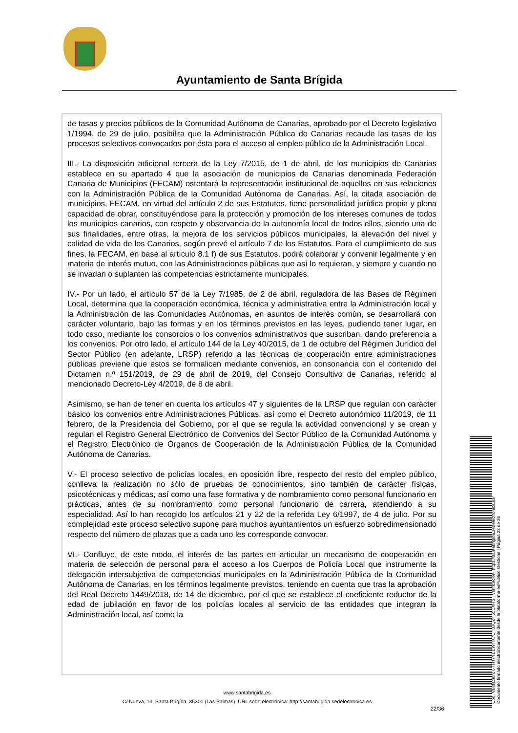Ayuntamiento de Santa Brígida
de tasas y precios públicos de la Comunidad Autónoma de Canarias, aprobado por el Decreto legislativo 1/1994, de 29 de julio, posibilita que la Administración Pública de Canarias recaude las tasas de los procesos selectivos convocados por ésta para el acceso al empleo público de la Administración Local.
III.- La disposición adicional tercera de la Ley 7/2015, de 1 de abril, de los municipios de Canarias establece en su apartado 4 que la asociación de municipios de Canarias denominada Federación Canaria de Municipios (FECAM) ostentará la representación institucional de aquellos en sus relaciones con la Administración Pública de la Comunidad Autónoma de Canarias. Así, la citada asociación de municipios, FECAM, en virtud del artículo 2 de sus Estatutos, tiene personalidad jurídica propia y plena capacidad de obrar, constituyéndose para la protección y promoción de los intereses comunes de todos los municipios canarios, con respeto y observancia de la autonomía local de todos ellos, siendo una de sus finalidades, entre otras, la mejora de los servicios públicos municipales, la elevación del nivel y calidad de vida de los Canarios, según prevé el artículo 7 de los Estatutos. Para el cumplimiento de sus fines, la FECAM, en base al artículo 8.1 f) de sus Estatutos, podrá colaborar y convenir legalmente y en materia de interés mutuo, con las Administraciones públicas que así lo requieran, y siempre y cuando no se invadan o suplanten las competencias estrictamente municipales.
IV.- Por un lado, el artículo 57 de la Ley 7/1985, de 2 de abril, reguladora de las Bases de Régimen Local, determina que la cooperación económica, técnica y administrativa entre la Administración local y la Administración de las Comunidades Autónomas, en asuntos de interés común, se desarrollará con carácter voluntario, bajo las formas y en los términos previstos en las leyes, pudiendo tener lugar, en todo caso, mediante los consorcios o los convenios administrativos que suscriban, dando preferencia a los convenios. Por otro lado, el artículo 144 de la Ley 40/2015, de 1 de octubre del Régimen Jurídico del Sector Público (en adelante, LRSP) referido a las técnicas de cooperación entre administraciones públicas previene que estos se formalicen mediante convenios, en consonancia con el contenido del Dictamen n.º 151/2019, de 29 de abril de 2019, del Consejo Consultivo de Canarias, referido al mencionado Decreto-Ley 4/2019, de 8 de abril.
Asimismo, se han de tener en cuenta los artículos 47 y siguientes de la LRSP que regulan con carácter básico los convenios entre Administraciones Públicas, así como el Decreto autonómico 11/2019, de 11 febrero, de la Presidencia del Gobierno, por el que se regula la actividad convencional y se crean y regulan el Registro General Electrónico de Convenios del Sector Público de la Comunidad Autónoma y el Registro Electrónico de Órganos de Cooperación de la Administración Pública de la Comunidad Autónoma de Canarias.
V.- El proceso selectivo de policías locales, en oposición libre, respecto del resto del empleo público, conlleva la realización no sólo de pruebas de conocimientos, sino también de carácter físicas, psicotécnicas y médicas, así como una fase formativa y de nombramiento como personal funcionario en prácticas, antes de su nombramiento como personal funcionario de carrera, atendiendo a su especialidad. Así lo han recogido los artículos 21 y 22 de la referida Ley 6/1997, de 4 de julio. Por su complejidad este proceso selectivo supone para muchos ayuntamientos un esfuerzo sobredimensionado respecto del número de plazas que a cada uno les corresponde convocar.
VI.- Confluye, de este modo, el interés de las partes en articular un mecanismo de cooperación en materia de selección de personal para el acceso a los Cuerpos de Policía Local que instrumente la delegación intersubjetiva de competencias municipales en la Administración Pública de la Comunidad Autónoma de Canarias, en los términos legalmente previstos, teniendo en cuenta que tras la aprobación del Real Decreto 1449/2018, de 14 de diciembre, por el que se establece el coeficiente reductor de la edad de jubilación en favor de los policías locales al servicio de las entidades que integran la Administración local, así como la
www.santabrigida.es
C/ Nueva, 13, Santa Brigída. 35300 (Las Palmas). URL sede electrónica: http://santabrigida.sedelectronica.es
22/36
Cód. Validación: 6TTH7YEEWHX7CH3JQZH55EXRS | Verificación: https://santabrigida.sedelectronica.es/
Documento firmado electrónicamente desde la plataforma esPublico Gestiona | Página 22 de 36